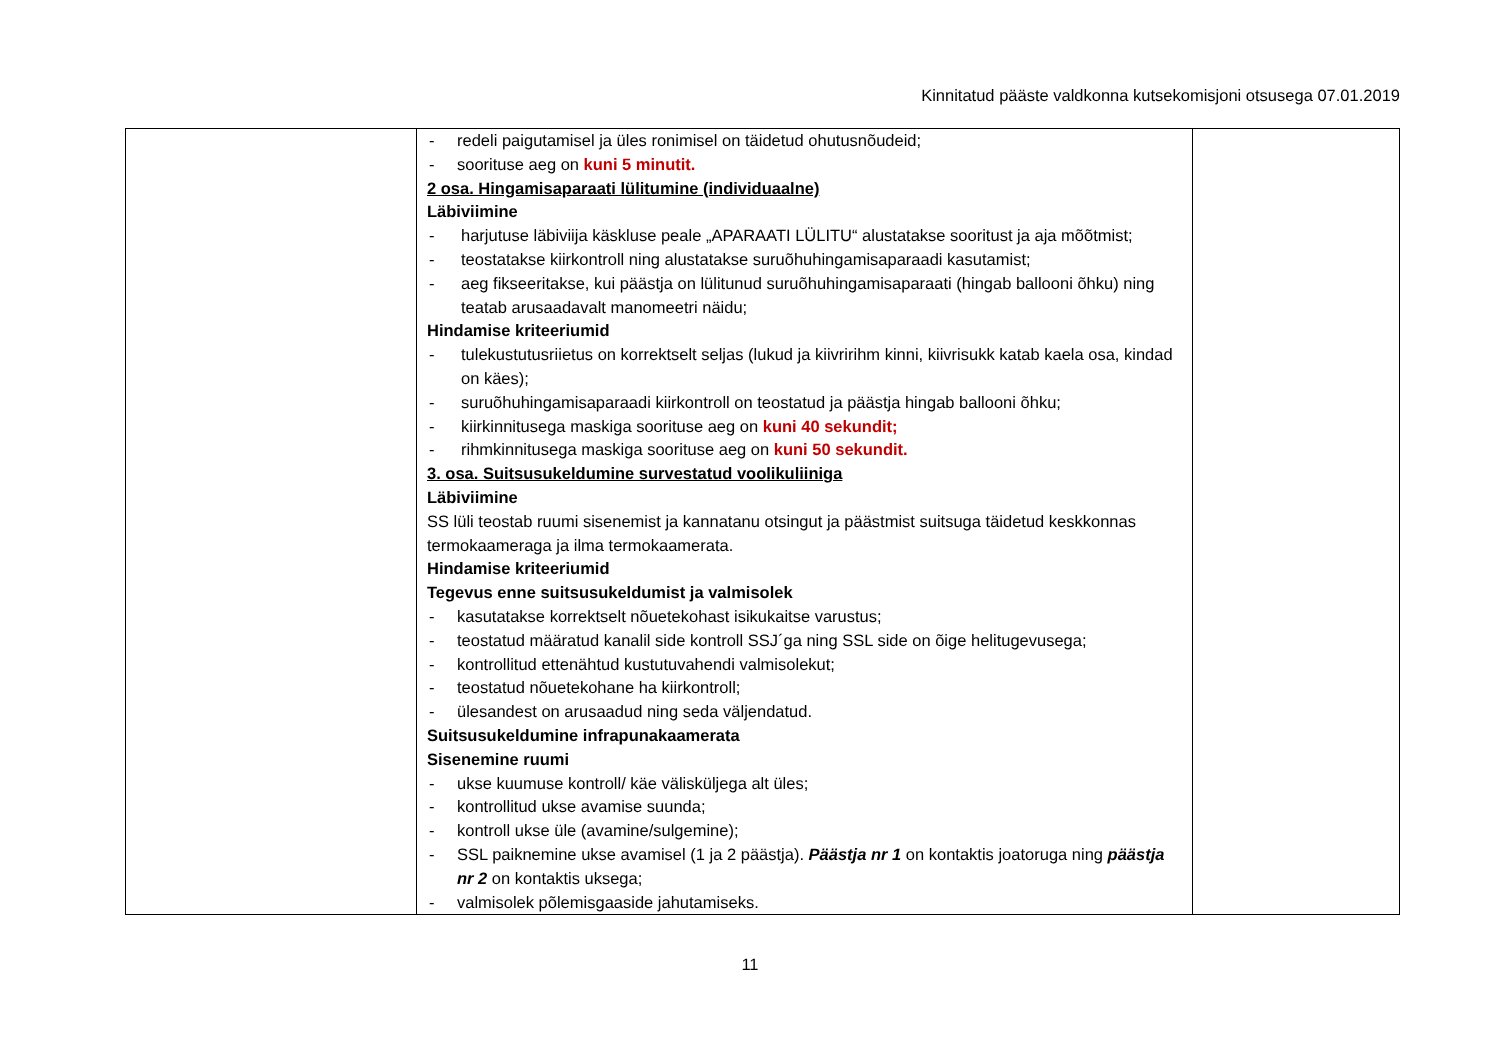Kinnitatud pääste valdkonna kutsekomisjoni otsusega 07.01.2019
| | - redeli paigutamisel ja üles ronimisel on täidetud ohutusnõudeid; - soorituse aeg on kuni 5 minutit. 2 osa. Hingamisaparaati lülitumine (individuaalne) Läbiviimine - harjutuse läbiviija käskluse peale „APARAATI LÜLITU“ alustatakse sooritust ja aja mõõtmist; - teostatakse kiirkontroll ning alustatakse suruõhuhingamisaparaadi kasutamist; - aeg fikseeritakse, kui päästja on lülitunud suruõhuhingamisaparaati (hingab ballooni õhku) ning teatab arusaadavalt manomeetri näidu; Hindamise kriteeriumid - tulekustutusriietus on korrektselt seljas (lukud ja kiivririhm kinni, kiivrisukk katab kaela osa, kindad on käes); - suruõhuhingamisaparaadi kiirkontroll on teostatud ja päästja hingab ballooni õhku; - kiirkinnitusega maskiga soorituse aeg on kuni 40 sekundit; - rihmkinnitusega maskiga soorituse aeg on kuni 50 sekundit. 3. osa. Suitsusukeldumine survestatud voolikuliiniga Läbiviimine SS lüli teostab ruumi sisenemist ja kannatanu otsingut ja päästmist suitsuga täidetud keskkonnas termokaameraga ja ilma termokaamerata. Hindamise kriteeriumid Tegevus enne suitsusukeldumist ja valmisolek - kasutatakse korrektselt nõuetekohast isikukaitse varustus; - teostatud määratud kanalil side kontroll SSJ´ga ning SSL side on õige helitugevusega; - kontrollitud ettenähtud kustutuvahendi valmisolekut; - teostatud nõuetekohane ha kiirkontroll; - ülesandest on arusaadud ning seda väljendatud. Suitsusukeldumine infrapunakaamerata Sisenemine ruumi - ukse kuumuse kontroll/ käe välisküljega alt üles; - kontrollitud ukse avamise suunda; - kontroll ukse üle (avamine/sulgemine); - SSL paiknemine ukse avamisel (1 ja 2 päästja). Päästja nr 1 on kontaktis joatoruga ning päästja nr 2 on kontaktis uksega; - valmisolek põlemisgaaside jahutamiseks. | |
11